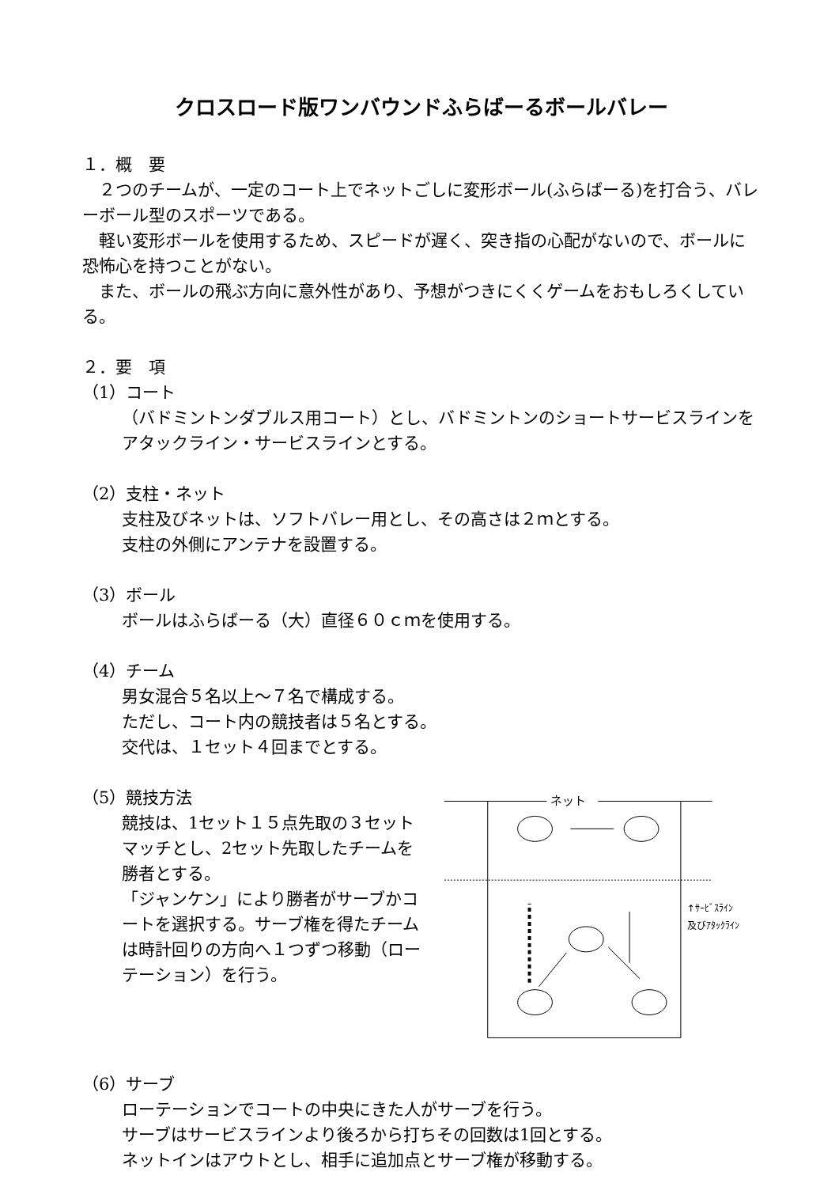クロスロード版ワンバウンドふらばーるボールバレー
１．概　要
　２つのチームが、一定のコート上でネットごしに変形ボール(ふらばーる)を打合う、バレーボール型のスポーツである。
　軽い変形ボールを使用するため、スピードが遅く、突き指の心配がないので、ボールに恐怖心を持つことがない。
　また、ボールの飛ぶ方向に意外性があり、予想がつきにくくゲームをおもしろくしている。
２．要　項
（1）コート
（バドミントンダブルス用コート）とし、バドミントンのショートサービスラインをアタックライン・サービスラインとする。
（2）支柱・ネット
支柱及びネットは、ソフトバレー用とし、その高さは２ｍとする。
支柱の外側にアンテナを設置する。
（3）ボール
ボールはふらばーる（大）直径６０ｃｍを使用する。
（4）チーム
男女混合５名以上～７名で構成する。
ただし、コート内の競技者は５名とする。
交代は、１セット４回までとする。
（5）競技方法
競技は、1セット１５点先取の３セットマッチとし、2セット先取したチームを勝者とする。
「ジャンケン」により勝者がサーブかコートを選択する。サーブ権を得たチームは時計回りの方向へ１つずつ移動（ローテーション）を行う。
ネット
↑ｻｰﾋﾞｽﾗｲﾝ
及びｱﾀｯｸﾗｲﾝ
（6）サーブ
ローテーションでコートの中央にきた人がサーブを行う。
サーブはサービスラインより後ろから打ちその回数は1回とする。
ネットインはアウトとし、相手に追加点とサーブ権が移動する。